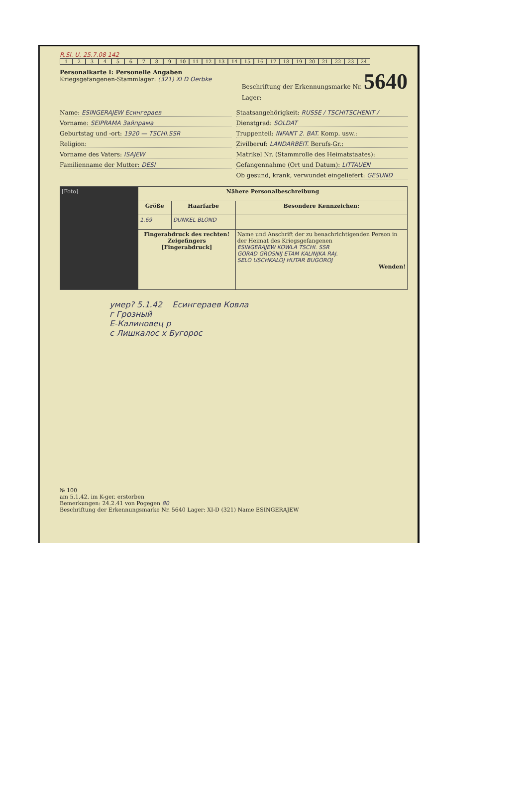R.Sl. U. 25.7.08 142
123456789 10 11 12 13 14 15 16 17 18 19 20 21 22 23 24
Personalkarte I: Personelle Angaben
Kriegsgefangenen-Stammlager: (321) XI D Oerbke
Beschriftung der Erkennungsmarke Nr. 5640
Lager:
Name: ESINGERAJEW Есингераев
Vorname: SEIPRAMA Зайпрама
Geburtstag und -ort: 1920 — TSCHI.SSR
Religion:
Vorname des Vaters: ISAJEW
Familienname der Mutter: DESI
Staatsangehörigkeit: RUSSE / TSCHITSCHENIT /
Dienstgrad: SOLDAT
Truppenteil: INFANT 2. BAT. Komp. usw.:
Zivilberuf: LANDARBEIT. Berufs-Gr.:
Matrikel Nr. (Stammrolle des Heimatstaates):
Gefangennahme (Ort und Datum): LITTAUEN
Ob gesund, krank, verwundet eingeliefert: GESUND
| [Foto] | Nähere Personalbeschreibung | | |
| | Größe | Haarfarbe | Besondere Kennzeichen: |
| | 1.69 | DUNKEL BLOND | |
| | Fingerabdruck des rechten! Zeigefingers [Fingerabdruck] | | Name und Anschrift der zu benachrichtigenden Person in der Heimat des Kriegsgefangenen ESINGERAJEW KOWLA TSCHI. SSR GORAD GROSNIJ ETAM KALINJKA RAJ. SELO USCHKALOJ HUTAR BUGOROJ Wenden! |
умер? 5.1.42 Есингераев Ковла
г Грозный
Е-Калиновец р
с Лишкалос х Бугорос
№ 100
am 5.1.42. im K-ger. erstorben
Bemerkungen: 24.2.41 von Pogegen 80
Beschriftung der Erkennungsmarke Nr. 5640 Lager: XI-D (321) Name ESINGERAJEW